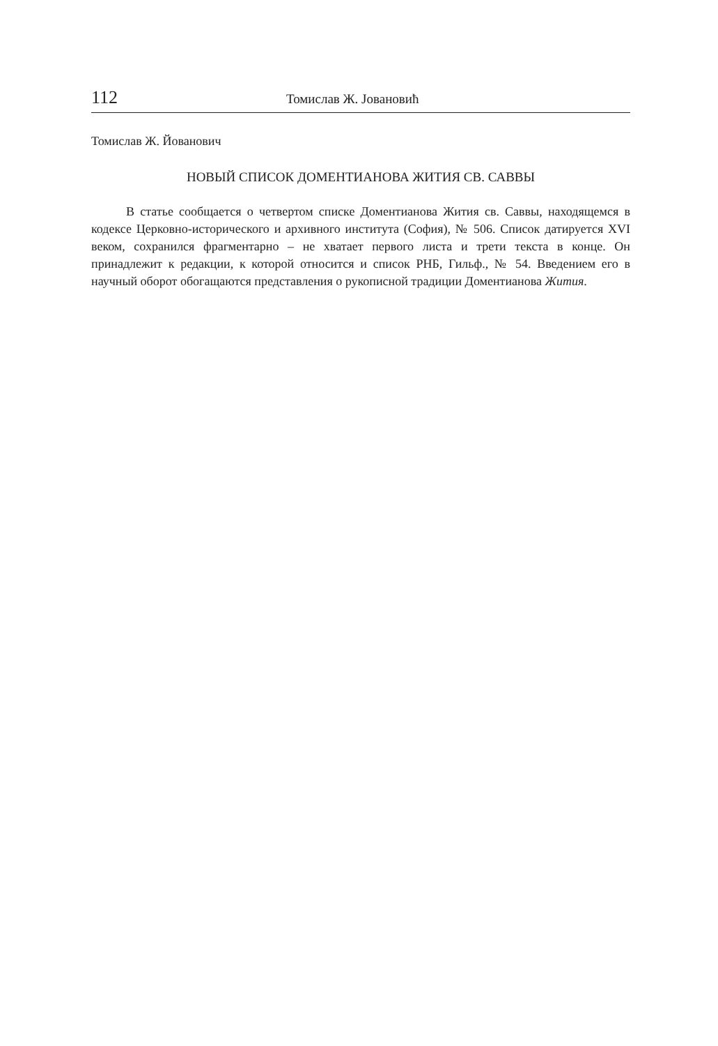112 Томислав Ж. Јовановић
Томислав Ж. Йованович
НОВЫЙ СПИСОК ДОМЕНТИАНОВА ЖИТИЯ СВ. САВВЫ
В статье сообщается о четвертом списке Доментианова Жития св. Саввы, находящемся в кодексе Церковно-исторического и архивного института (София), № 506. Список датируется XVI веком, сохранился фрагментарно – не хватает первого листа и трети текста в конце. Он принадлежит к редакции, к которой относится и список РНБ, Гильф., № 54. Введением его в научный оборот обогащаются представления о рукописной традиции Доментианова Жития.